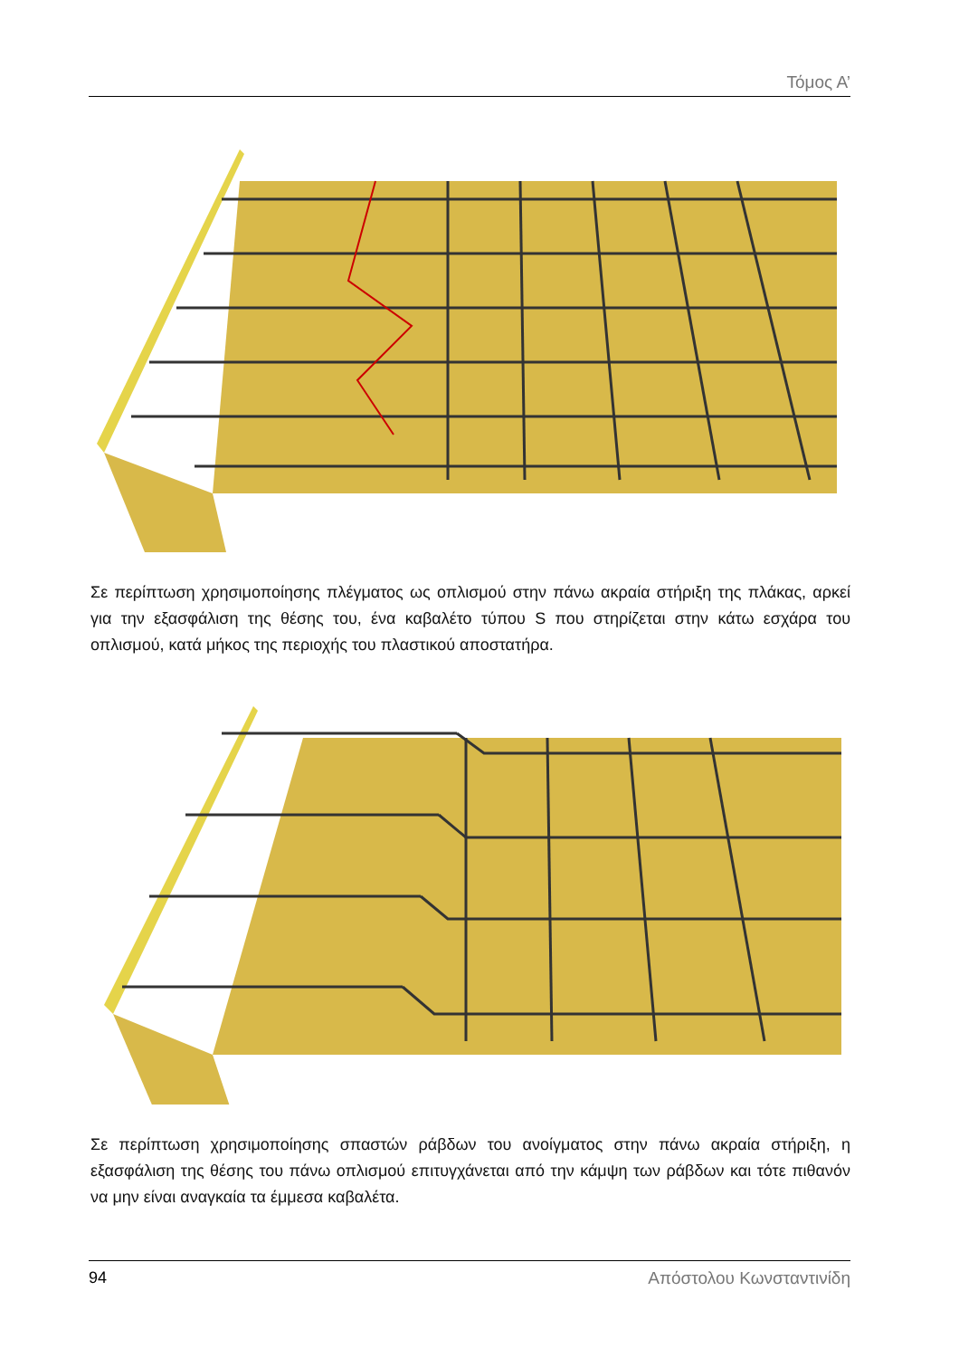Τόμος Α’
Σε περίπτωση χρησιμοποίησης πλέγματος ως οπλισμού στην πάνω ακραία στήριξη της πλάκας, αρκεί για την εξασφάλιση της θέσης του, ένα καβαλέτο τύπου S που στηρίζεται στην κάτω εσχάρα του οπλισμού, κατά μήκος της περιοχής του πλαστικού αποστατήρα.
Σε περίπτωση χρησιμοποίησης σπαστών ράβδων του ανοίγματος στην πάνω ακραία στήριξη, η εξασφάλιση της θέσης του πάνω οπλισμού επιτυγχάνεται από την κάμψη των ράβδων και τότε πιθανόν να μην είναι αναγκαία τα έμμεσα καβαλέτα.
94 Απόστολου Κωνσταντινίδη